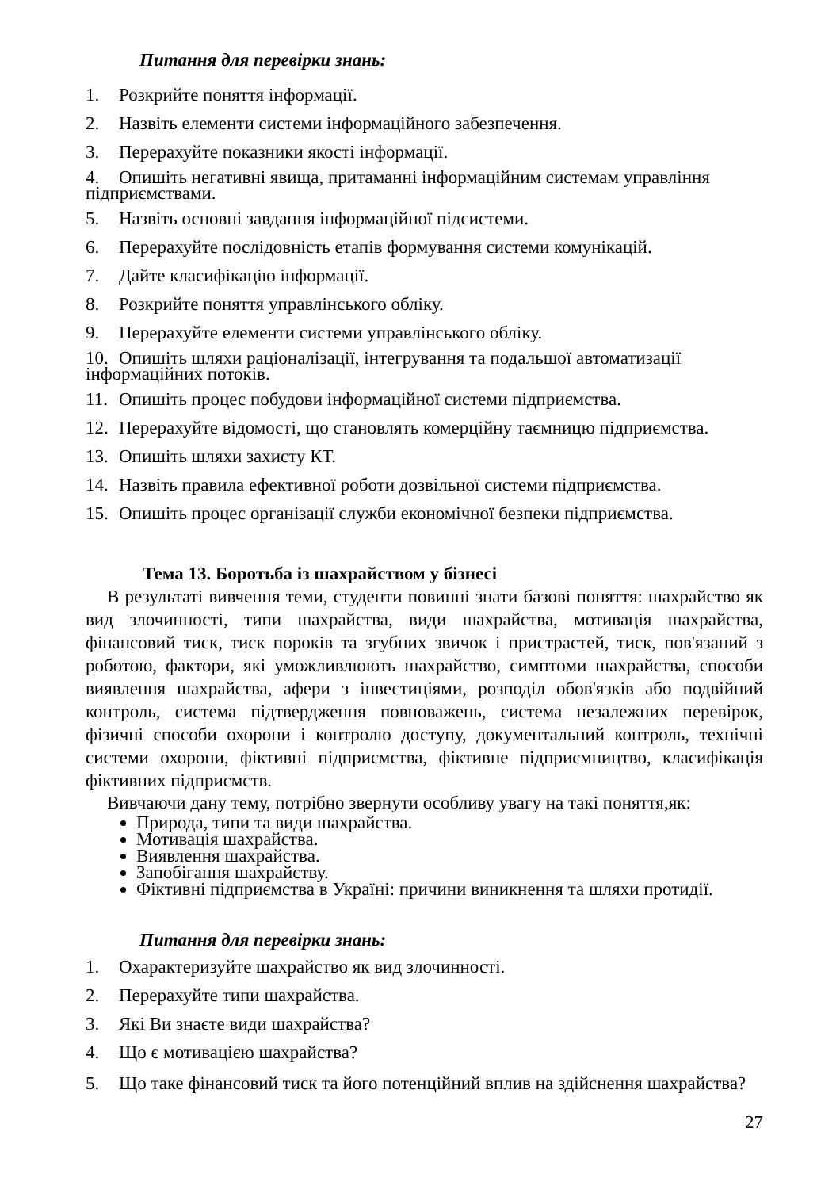Питання для перевірки знань:
1. Розкрийте поняття інформації.
2. Назвіть елементи системи інформаційного забезпечення.
3. Перерахуйте показники якості інформації.
4. Опишіть негативні явища, притаманні інформаційним системам управління підприємствами.
5. Назвіть основні завдання інформаційної підсистеми.
6. Перерахуйте послідовність етапів формування системи комунікацій.
7. Дайте класифікацію інформації.
8. Розкрийте поняття управлінського обліку.
9. Перерахуйте елементи системи управлінського обліку.
10. Опишіть шляхи раціоналізації, інтегрування та подальшої автоматизації інформаційних потоків.
11. Опишіть процес побудови інформаційної системи підприємства.
12. Перерахуйте відомості, що становлять комерційну таємницю підприємства.
13. Опишіть шляхи захисту КТ.
14. Назвіть правила ефективної роботи дозвільної системи підприємства.
15. Опишіть процес організації служби економічної безпеки підприємства.
Тема 13. Боротьба із шахрайством у бізнесі
В результаті вивчення теми, студенти повинні знати базові поняття: шахрайство як вид злочинності, типи шахрайства, види шахрайства, мотивація шахрайства, фінансовий тиск, тиск пороків та згубних звичок і пристрастей, тиск, пов'язаний з роботою, фактори, які уможливлюють шахрайство, симптоми шахрайства, способи виявлення шахрайства, афери з інвестиціями, розподіл обов'язків або подвійний контроль, система підтвердження повноважень, система незалежних перевірок, фізичні способи охорони і контролю доступу, документальний контроль, технічні системи охорони, фіктивні підприємства, фіктивне підприємництво, класифікація фіктивних підприємств.
Вивчаючи дану тему, потрібно звернути особливу увагу на такі поняття,як:
Природа, типи та види шахрайства.
Мотивація шахрайства.
Виявлення шахрайства.
Запобігання шахрайству.
Фіктивні підприємства в Україні: причини виникнення та шляхи протидії.
Питання для перевірки знань:
1. Охарактеризуйте шахрайство як вид злочинності.
2. Перерахуйте типи шахрайства.
3. Які Ви знаєте види шахрайства?
4. Що є мотивацією шахрайства?
5. Що таке фінансовий тиск та його потенційний вплив на здійснення шахрайства?
27